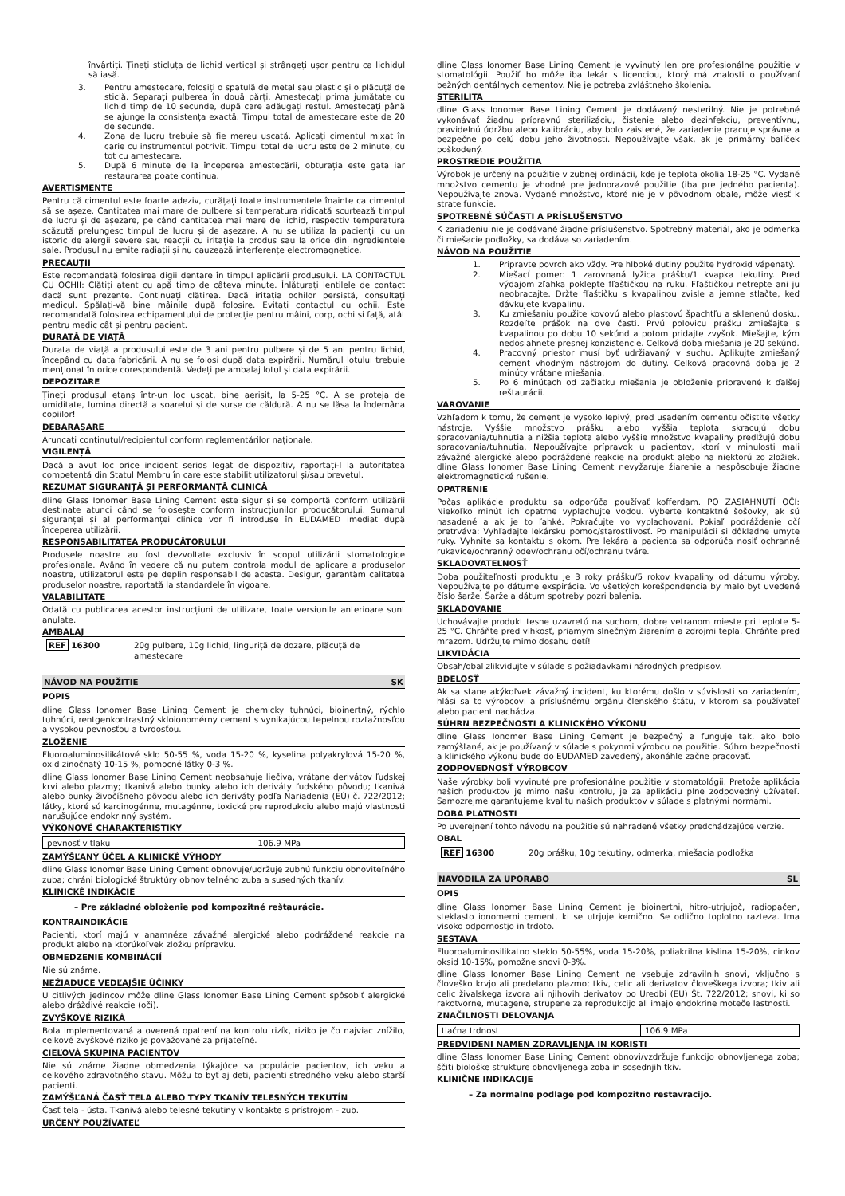învârtiți. Țineți sticluța de lichid vertical și strângeți ușor pentru ca lichidul să iasă.
3. Pentru amestecare, folosiți o spatulă de metal sau plastic și o plăcuță de sticlă. Separați pulberea în două părți. Amestecați prima jumătate cu lichid timp de 10 secunde, după care adăugați restul. Amestecați până se ajunge la consistența exactă. Timpul total de amestecare este de 20 de secunde.
4. Zona de lucru trebuie să fie mereu uscată. Aplicați cimentul mixat în carie cu instrumentul potrivit. Timpul total de lucru este de 2 minute, cu tot cu amestecare.
5. După 6 minute de la începerea amestecării, obturația este gata iar restaurarea poate continua.
AVERTISMENTE
Pentru că cimentul este foarte adeziv, curățați toate instrumentele înainte ca cimentul să se așeze. Cantitatea mai mare de pulbere și temperatura ridicată scurtează timpul de lucru și de așezare, pe când cantitatea mai mare de lichid, respectiv temperatura scăzută prelungesc timpul de lucru și de așezare. A nu se utiliza la pacienții cu un istoric de alergii severe sau reacții cu iritație la produs sau la orice din ingredientele sale. Produsul nu emite radiații și nu cauzează interferențe electromagnetice.
PRECAUȚII
Este recomandată folosirea digii dentare în timpul aplicării produsului. LA CONTACTUL CU OCHII: Clătiți atent cu apă timp de câteva minute. Înlăturați lentilele de contact dacă sunt prezente. Continuați clătirea. Dacă iritația ochilor persistă, consultați medicul. Spălați-vă bine mâinile după folosire. Evitați contactul cu ochii. Este recomandată folosirea echipamentului de protecție pentru mâini, corp, ochi și față, atât pentru medic cât și pentru pacient.
DURATĂ DE VIAȚĂ
Durata de viață a produsului este de 3 ani pentru pulbere și de 5 ani pentru lichid, începând cu data fabricării. A nu se folosi după data expirării. Numărul lotului trebuie menționat în orice corespondență. Vedeți pe ambalaj lotul și data expirării.
DEPOZITARE
Țineți produsul etanș într-un loc uscat, bine aerisit, la 5-25 °C. A se proteja de umiditate, lumina directă a soarelui și de surse de căldură. A nu se lăsa la îndemâna copiilor!
DEBARASARE
Aruncați conținutul/recipientul conform reglementărilor naționale.
VIGILENȚĂ
Dacă a avut loc orice incident serios legat de dispozitiv, raportați-l la autoritatea competentă din Statul Membru în care este stabilit utilizatorul și/sau brevetul.
REZUMAT SIGURANȚĂ ȘI PERFORMANȚĂ CLINICĂ
dline Glass Ionomer Base Lining Cement este sigur și se comportă conform utilizării destinate atunci când se folosește conform instrucțiunilor producătorului. Sumarul siguranței și al performanței clinice vor fi introduse în EUDAMED imediat după începerea utilizării.
RESPONSABILITATEA PRODUCĂTORULUI
Produsele noastre au fost dezvoltate exclusiv în scopul utilizării stomatologice profesionale. Având în vedere că nu putem controla modul de aplicare a produselor noastre, utilizatorul este pe deplin responsabil de acesta. Desigur, garantăm calitatea produselor noastre, raportată la standardele în vigoare.
VALABILITATE
Odată cu publicarea acestor instrucțiuni de utilizare, toate versiunile anterioare sunt anulate.
AMBALAJ
| REF 16300 | 20g pulbere, 10g lichid, linguriță de dozare, plăcuță de amestecare |
NÁVOD NA POUŽITIE SK
POPIS
dline Glass Ionomer Base Lining Cement je chemicky tuhnúci, bioinertný, rýchlo tuhnúci, rentgenkontrastný skloionomérny cement s vynikajúcou tepelnou rozťažnosťou a vysokou pevnosťou a tvrdosťou.
ZLOŽENIE
Fluoroaluminosilikátové sklo 50-55 %, voda 15-20 %, kyselina polyakrylová 15-20 %, oxid zinočnatý 10-15 %, pomocné látky 0-3 %.
dline Glass Ionomer Base Lining Cement neobsahuje liečiva, vrátane derivátov ľudskej krvi alebo plazmy; tkanivá alebo bunky alebo ich deriváty ľudského pôvodu; tkanivá alebo bunky živočíšneho pôvodu alebo ich deriváty podľa Nariadenia (EÚ) č. 722/2012; látky, ktoré sú karcinogénne, mutagénne, toxické pre reprodukciu alebo majú vlastnosti narušujúce endokrinný systém.
VÝKONOVÉ CHARAKTERISTIKY
| pevnosť v tlaku | 106.9 MPa |
ZAMÝŠĽANÝ ÚČEL A KLINICKÉ VÝHODY
dline Glass Ionomer Base Lining Cement obnovuje/udržuje zubnú funkciu obnoviteľného zuba; chráni biologické štruktúry obnoviteľného zuba a susedných tkanív.
KLINICKÉ INDIKÁCIE
– Pre základné obloženie pod kompozitné reštaurácie.
KONTRAINDIKÁCIE
Pacienti, ktorí majú v anamnéze závažné alergické alebo podráždené reakcie na produkt alebo na ktorúkoľvek zložku prípravku.
OBMEDZENIE KOMBINÁCIÍ
Nie sú známe.
NEŽIADUCE VEDĽAJŠIE ÚČINKY
U citlivých jedincov môže dline Glass Ionomer Base Lining Cement spôsobiť alergické alebo dráždivé reakcie (oči).
ZVYŠKOVÉ RIZIKÁ
Bola implementovaná a overená opatrení na kontrolu rizík, riziko je čo najviac znížilo, celkové zvyškové riziko je považované za prijateľné.
CIEĽOVÁ SKUPINA PACIENTOV
Nie sú známe žiadne obmedzenia týkajúce sa populácie pacientov, ich veku a celkového zdravotného stavu. Môžu to byť aj deti, pacienti stredného veku alebo starší pacienti.
ZAMÝŠĽANÁ ČASŤ TELA ALEBO TYPY TKANÍV TELESNÝCH TEKUTÍN
Časť tela - ústa. Tkanivá alebo telesné tekutiny v kontakte s prístrojom - zub.
URČENÝ POUŽÍVATEĽ
dline Glass Ionomer Base Lining Cement je vyvinutý len pre profesionálne použitie v stomatológii. Použiť ho môže iba lekár s licenciou, ktorý má znalosti o používaní bežných dentálnych cementov. Nie je potreba zvláštneho školenia.
STERILITA
dline Glass Ionomer Base Lining Cement je dodávaný nesterilný. Nie je potrebné vykonávať žiadnu prípravnú sterilizáciu, čistenie alebo dezinfekciu, preventívnu, pravidelnú údržbu alebo kalibráciu, aby bolo zaistené, že zariadenie pracuje správne a bezpečne po celú dobu jeho životnosti. Nepoužívajte však, ak je primárny balíček poškodený.
PROSTREDIE POUŽITIA
Výrobok je určený na použitie v zubnej ordinácii, kde je teplota okolia 18-25 °C. Vydané množstvo cementu je vhodné pre jednorazové použitie (iba pre jedného pacienta). Nepoužívajte znova. Vydané množstvo, ktoré nie je v pôvodnom obale, môže viesť k strate funkcie.
SPOTREBNÉ SÚČASTI A PRÍSLUŠENSTVO
K zariadeniu nie je dodávané žiadne príslušenstvo. Spotrebný materiál, ako je odmerka či miešacie podložky, sa dodáva so zariadením.
NÁVOD NA POUŽITIE
1. Pripravte povrch ako vždy. Pre hlboké dutiny použite hydroxid vápenatý.
2. Miešací pomer: 1 zarovnaná lyžica prášku/1 kvapka tekutiny. Pred výdajom zľahka poklepte fľaštičkou na ruku. Fľaštičkou netrepte ani ju neobracajte. Držte fľaštičku s kvapalinou zvisle a jemne stlačte, keď dávkujete kvapalinu.
3. Ku zmiešaniu použite kovovú alebo plastovú špachtľu a sklenenú dosku. Rozdeľte prášok na dve časti. Prvú polovicu prášku zmiešajte s kvapalinou po dobu 10 sekúnd a potom pridajte zvyšok. Miešajte, kým nedosiahnete presnej konzistencie. Celková doba miešania je 20 sekúnd.
4. Pracovný priestor musí byť udržiavaný v suchu. Aplikujte zmiešaný cement vhodným nástrojom do dutiny. Celková pracovná doba je 2 minúty vrátane miešania.
5. Po 6 minútach od začiatku miešania je obloženie pripravené k ďalšej reštaurácii.
VAROVANIE
Vzhľadom k tomu, že cement je vysoko lepivý, pred usadením cementu očistite všetky nástroje. Vyššie množstvo prášku alebo vyššia teplota skracujú dobu spracovania/tuhnutia a nižšia teplota alebo vyššie množstvo kvapaliny predlžujú dobu spracovania/tuhnutia. Nepoužívajte prípravok u pacientov, ktorí v minulosti mali závažné alergické alebo podráždené reakcie na produkt alebo na niektorú zo zložiek. dline Glass Ionomer Base Lining Cement nevyžaruje žiarenie a nespôsobuje žiadne elektromagnetické rušenie.
OPATRENIE
Počas aplikácie produktu sa odporúča používať kofferdam. PO ZASIAHNUTÍ OČÍ: Niekoľko minút ich opatrne vyplachujte vodou. Vyberte kontaktné šošovky, ak sú nasadené a ak je to ľahké. Pokračujte vo vyplachovaní. Pokiaľ podráždenie očí pretrváva: Vyhľadajte lekársku pomoc/starostlivosť. Po manipulácii si dôkladne umyte ruky. Vyhnite sa kontaktu s okom. Pre lekára a pacienta sa odporúča nosiť ochranné rukavice/ochranný odev/ochranu očí/ochranu tváre.
SKLADOVATEĽNOSŤ
Doba použiteľnosti produktu je 3 roky prášku/5 rokov kvapaliny od dátumu výroby. Nepoužívajte po dátume exspirácie. Vo všetkých korešpondencia by malo byť uvedené číslo šarže. Šarže a dátum spotreby pozri balenia.
SKLADOVANIE
Uchovávajte produkt tesne uzavretú na suchom, dobre vetranom mieste pri teplote 5-25 °C. Chráňte pred vlhkosť, priamym slnečným žiarením a zdrojmi tepla. Chráňte pred mrazom. Udržujte mimo dosahu detí!
LIKVIDÁCIA
Obsah/obal zlikvidujte v súlade s požiadavkami národných predpisov.
BDELOSŤ
Ak sa stane akýkoľvek závažný incident, ku ktorému došlo v súvislosti so zariadením, hlási sa to výrobcovi a príslušnému orgánu členského štátu, v ktorom sa používateľ alebo pacient nachádza.
SÚHRN BEZPEČNOSTI A KLINICKÉHO VÝKONU
dline Glass Ionomer Base Lining Cement je bezpečný a funguje tak, ako bolo zamýšľané, ak je používaný v súlade s pokynmi výrobcu na použitie. Súhrn bezpečnosti a klinického výkonu bude do EUDAMED zavedený, akonáhle začne pracovať.
ZODPOVEDNOSŤ VÝROBCOV
Naše výrobky boli vyvinuté pre profesionálne použitie v stomatológii. Pretože aplikácia našich produktov je mimo našu kontrolu, je za aplikáciu plne zodpovedný užívateľ. Samozrejme garantujeme kvalitu našich produktov v súlade s platnými normami.
DOBA PLATNOSTI
Po uverejnení tohto návodu na použitie sú nahradené všetky predchádzajúce verzie.
OBAL
| REF 16300 | 20g prášku, 10g tekutiny, odmerka, miešacia podložka |
NAVODILA ZA UPORABO SL
OPIS
dline Glass Ionomer Base Lining Cement je bioinertni, hitro-utrjujoč, radiopačen, steklasto ionomerni cement, ki se utrjuje kemično. Se odlično toplotno razteza. Ima visoko odpornostjo in trdoto.
SESTAVA
Fluoroaluminosilikatno steklo 50-55%, voda 15-20%, poliakrilna kislina 15-20%, cinkov oksid 10-15%, pomožne snovi 0-3%.
dline Glass Ionomer Base Lining Cement ne vsebuje zdravilnih snovi, vključno s človeško krvjo ali predelano plazmo; tkiv, celic ali derivatov človeškega izvora; tkiv ali celic živalskega izvora ali njihovih derivatov po Uredbi (EU) Št. 722/2012; snovi, ki so rakotvorne, mutagene, strupene za reprodukcijo ali imajo endokrine moteče lastnosti.
ZNAČILNOSTI DELOVANJA
| tlačna trdnost | 106.9 MPa |
PREDVIDENI NAMEN ZDRAVLJENJA IN KORISTI
dline Glass Ionomer Base Lining Cement obnovi/vzdržuje funkcijo obnovljenega zoba; ščiti biološke strukture obnovljenega zoba in sosednjih tkiv.
KLINIČNE INDIKACIJE
– Za normalne podlage pod kompozitno restavracijo.